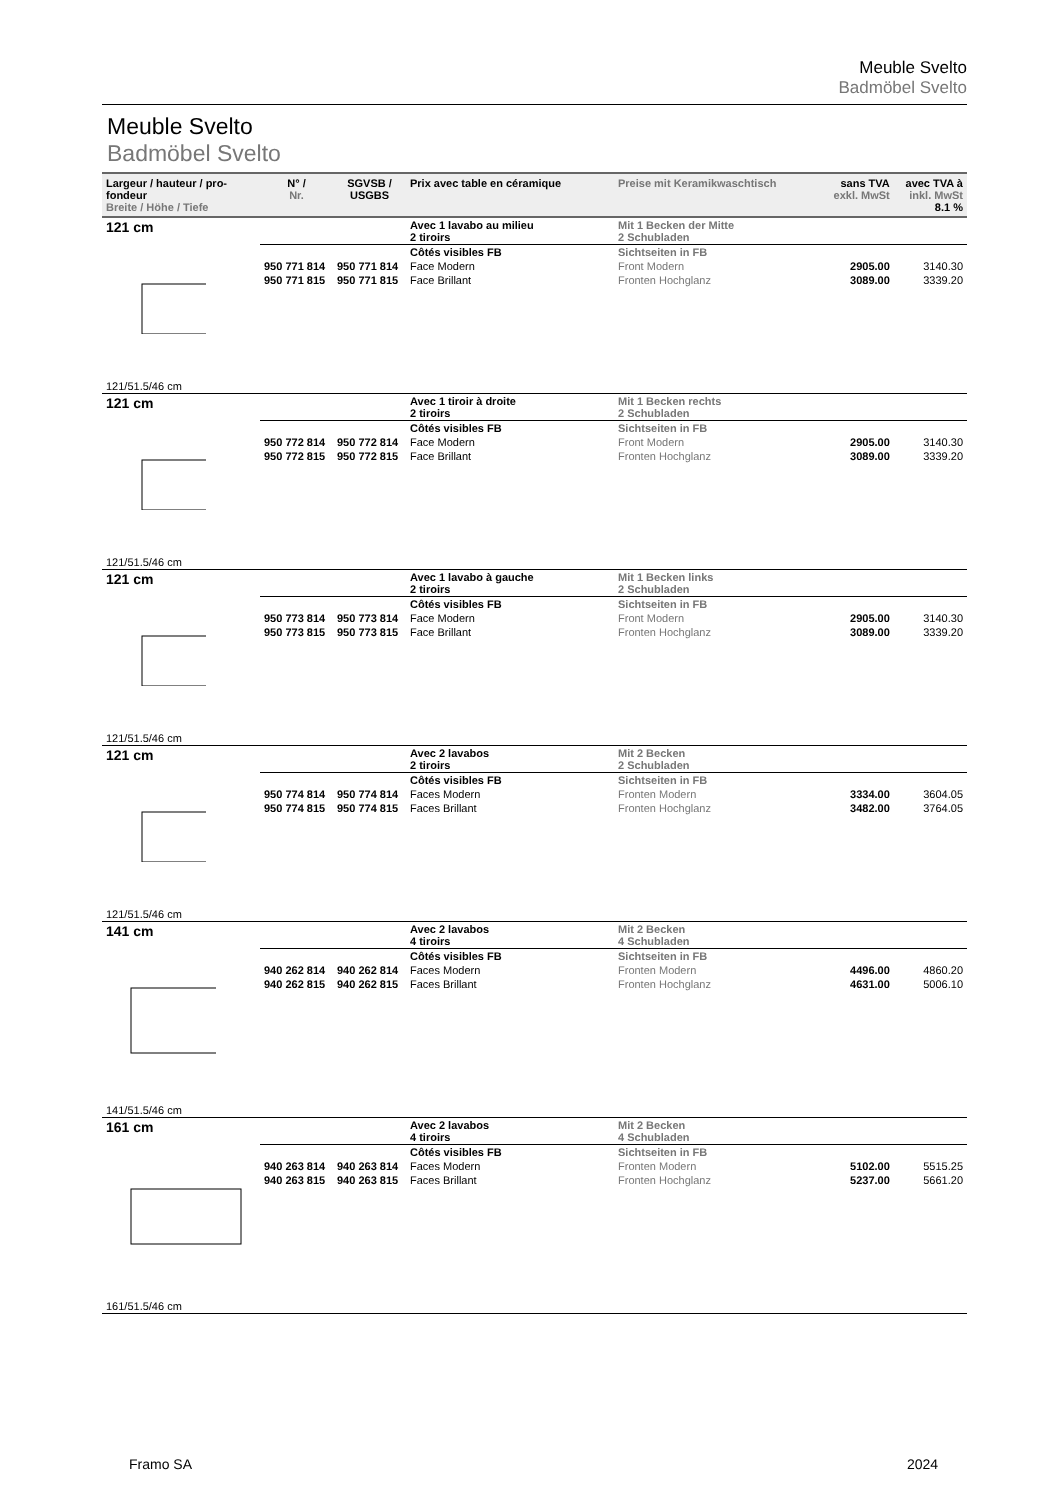Meuble Svelto
Badmöbel Svelto
Meuble Svelto
Badmöbel Svelto
| Largeur / hauteur / pro- fondeur Breite / Höhe / Tiefe | N° / Nr. | SGVSB / USGBS | Prix avec table en céramique | Preise mit Keramikwaschtisch | sans TVA exkl. MwSt | avec TVA à inkl. MwSt 8.1 % |
| --- | --- | --- | --- | --- | --- | --- |
| 121 cm | | | Avec 1 lavabo au milieu 2 tiroirs | Mit 1 Becken der Mitte 2 Schubladen | | |
| | | | Côtés visibles FB | Sichtseiten in FB | | |
| | 950 771 814 | 950 771 814 | Face Modern | Front Modern | 2905.00 | 3140.30 |
| | 950 771 815 | 950 771 815 | Face Brillant | Fronten Hochglanz | 3089.00 | 3339.20 |
| 121/51.5/46 cm | | | | | | |
| 121 cm | | | Avec 1 tiroir à droite 2 tiroirs | Mit 1 Becken rechts 2 Schubladen | | |
| | | | Côtés visibles FB | Sichtseiten in FB | | |
| | 950 772 814 | 950 772 814 | Face Modern | Front Modern | 2905.00 | 3140.30 |
| | 950 772 815 | 950 772 815 | Face Brillant | Fronten Hochglanz | 3089.00 | 3339.20 |
| 121/51.5/46 cm | | | | | | |
| 121 cm | | | Avec 1 lavabo à gauche 2 tiroirs | Mit 1 Becken links 2 Schubladen | | |
| | | | Côtés visibles FB | Sichtseiten in FB | | |
| | 950 773 814 | 950 773 814 | Face Modern | Front Modern | 2905.00 | 3140.30 |
| | 950 773 815 | 950 773 815 | Face Brillant | Fronten Hochglanz | 3089.00 | 3339.20 |
| 121/51.5/46 cm | | | | | | |
| 121 cm | | | Avec 2 lavabos 2 tiroirs | Mit 2 Becken 2 Schubladen | | |
| | | | Côtés visibles FB | Sichtseiten in FB | | |
| | 950 774 814 | 950 774 814 | Faces Modern | Fronten Modern | 3334.00 | 3604.05 |
| | 950 774 815 | 950 774 815 | Faces Brillant | Fronten Hochglanz | 3482.00 | 3764.05 |
| 121/51.5/46 cm | | | | | | |
| 141 cm | | | Avec 2 lavabos 4 tiroirs | Mit 2 Becken 4 Schubladen | | |
| | | | Côtés visibles FB | Sichtseiten in FB | | |
| | 940 262 814 | 940 262 814 | Faces Modern | Fronten Modern | 4496.00 | 4860.20 |
| | 940 262 815 | 940 262 815 | Faces Brillant | Fronten Hochglanz | 4631.00 | 5006.10 |
| 141/51.5/46 cm | | | | | | |
| 161 cm | | | Avec 2 lavabos 4 tiroirs | Mit 2 Becken 4 Schubladen | | |
| | | | Côtés visibles FB | Sichtseiten in FB | | |
| | 940 263 814 | 940 263 814 | Faces Modern | Fronten Modern | 5102.00 | 5515.25 |
| | 940 263 815 | 940 263 815 | Faces Brillant | Fronten Hochglanz | 5237.00 | 5661.20 |
| 161/51.5/46 cm | | | | | | |
Framo SA 2024